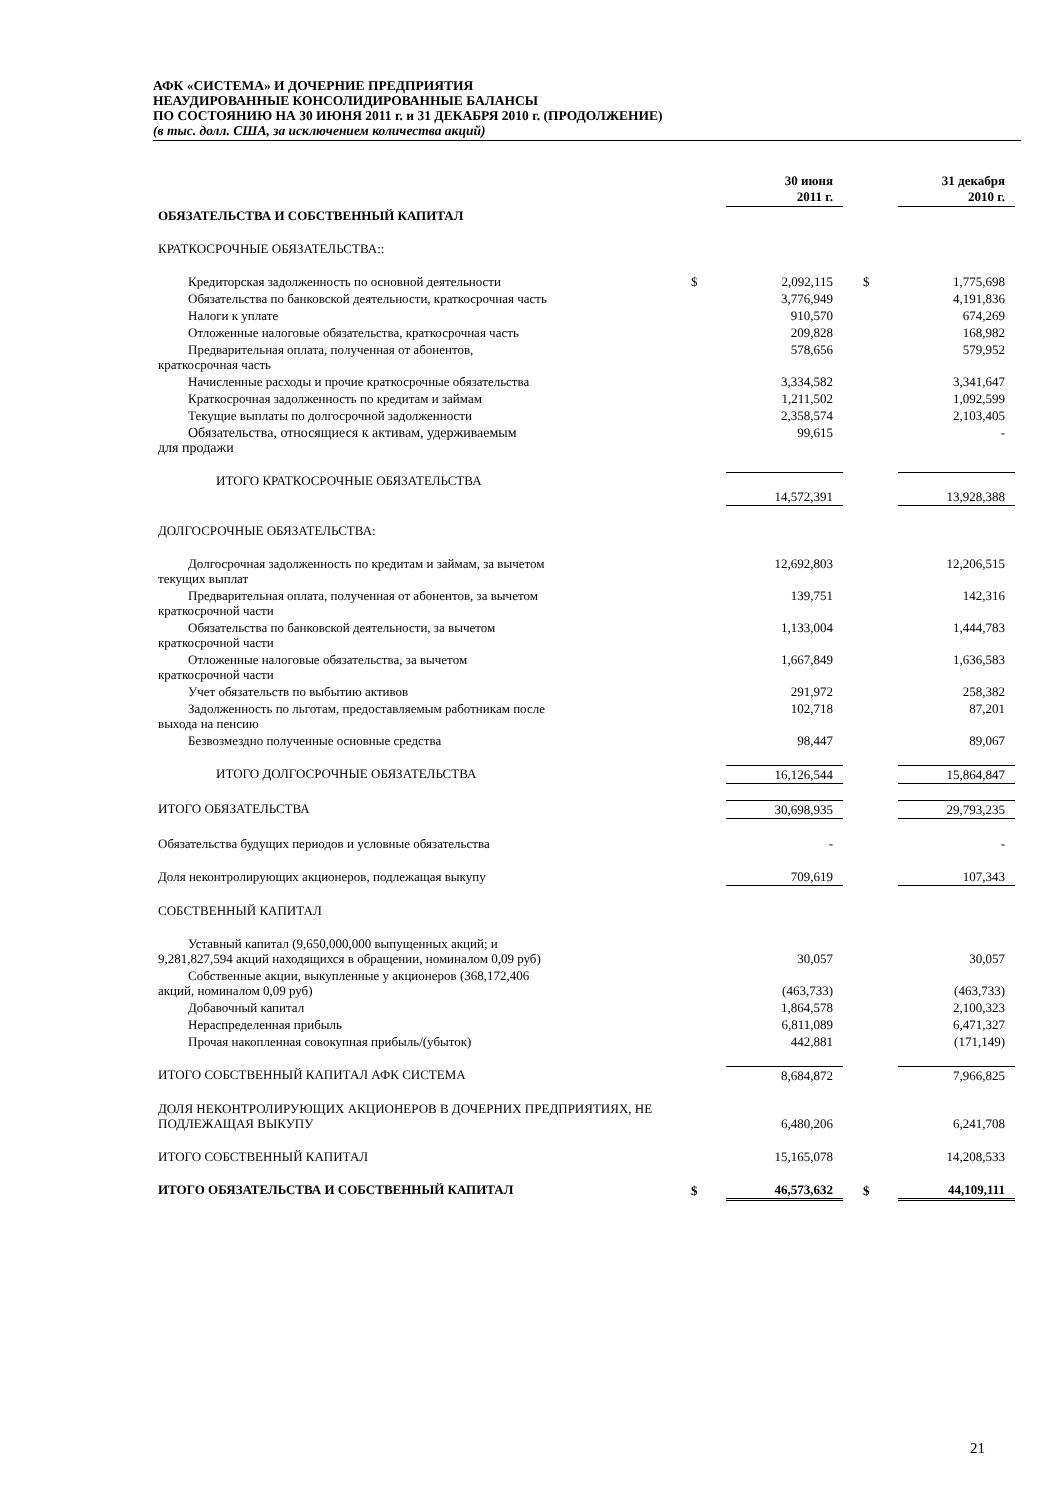АФК «СИСТЕМА» И ДОЧЕРНИЕ ПРЕДПРИЯТИЯ
НЕАУДИРОВАННЫЕ КОНСОЛИДИРОВАННЫЕ БАЛАНСЫ
ПО СОСТОЯНИЮ НА 30 ИЮНЯ 2011 г. и 31 ДЕКАБРЯ 2010 г. (ПРОДОЛЖЕНИЕ)
(в тыс. долл. США, за исключением количества акций)
| | | 30 июня 2011 г. | | 31 декабря 2010 г. |
| ОБЯЗАТЕЛЬСТВА И СОБСТВЕННЫЙ КАПИТАЛ | | | | |
| КРАТКОСРОЧНЫЕ ОБЯЗАТЕЛЬСТВА:: | | | | |
| Кредиторская задолженность по основной деятельности | $ | 2,092,115 | $ | 1,775,698 |
| Обязательства по банковской деятельности, краткосрочная часть | | 3,776,949 | | 4,191,836 |
| Налоги к уплате | | 910,570 | | 674,269 |
| Отложенные налоговые обязательства, краткосрочная часть | | 209,828 | | 168,982 |
| Предварительная оплата, полученная от абонентов, краткосрочная часть | | 578,656 | | 579,952 |
| Начисленные расходы и прочие краткосрочные обязательства | | 3,334,582 | | 3,341,647 |
| Краткосрочная задолженность по кредитам и займам | | 1,211,502 | | 1,092,599 |
| Текущие выплаты по долгосрочной задолженности | | 2,358,574 | | 2,103,405 |
| Обязательства, относящиеся к активам, удерживаемым для продажи | | 99,615 | | - |
| ИТОГО КРАТКОСРОЧНЫЕ ОБЯЗАТЕЛЬСТВА | | 14,572,391 | | 13,928,388 |
| ДОЛГОСРОЧНЫЕ ОБЯЗАТЕЛЬСТВА: | | | | |
| Долгосрочная задолженность по кредитам и займам, за вычетом текущих выплат | | 12,692,803 | | 12,206,515 |
| Предварительная оплата, полученная от абонентов, за вычетом краткосрочной части | | 139,751 | | 142,316 |
| Обязательства по банковской деятельности, за вычетом краткосрочной части | | 1,133,004 | | 1,444,783 |
| Отложенные налоговые обязательства, за вычетом краткосрочной части | | 1,667,849 | | 1,636,583 |
| Учет обязательств по выбытию активов | | 291,972 | | 258,382 |
| Задолженность по льготам, предоставляемым работникам после выхода на пенсию | | 102,718 | | 87,201 |
| Безвозмездно полученные основные средства | | 98,447 | | 89,067 |
| ИТОГО ДОЛГОСРОЧНЫЕ ОБЯЗАТЕЛЬСТВА | | 16,126,544 | | 15,864,847 |
| ИТОГО ОБЯЗАТЕЛЬСТВА | | 30,698,935 | | 29,793,235 |
| Обязательства будущих периодов и условные обязательства | | - | | - |
| Доля неконтролирующих акционеров, подлежащая выкупу | | 709,619 | | 107,343 |
| СОБСТВЕННЫЙ КАПИТАЛ | | | | |
| Уставный капитал (9,650,000,000 выпущенных акций; и 9,281,827,594 акций находящихся в обращении, номиналом 0,09 руб) | | 30,057 | | 30,057 |
| Собственные акции, выкупленные у акционеров (368,172,406 акций, номиналом 0,09 руб) | | (463,733) | | (463,733) |
| Добавочный капитал | | 1,864,578 | | 2,100,323 |
| Нераспределенная прибыль | | 6,811,089 | | 6,471,327 |
| Прочая накопленная совокупная прибыль/(убыток) | | 442,881 | | (171,149) |
| ИТОГО СОБСТВЕННЫЙ КАПИТАЛ АФК СИСТЕМА | | 8,684,872 | | 7,966,825 |
| ДОЛЯ НЕКОНТРОЛИРУЮЩИХ АКЦИОНЕРОВ В ДОЧЕРНИХ ПРЕДПРИЯТИЯХ, НЕ ПОДЛЕЖАЩАЯ ВЫКУПУ | | 6,480,206 | | 6,241,708 |
| ИТОГО СОБСТВЕННЫЙ КАПИТАЛ | | 15,165,078 | | 14,208,533 |
| ИТОГО ОБЯЗАТЕЛЬСТВА И СОБСТВЕННЫЙ КАПИТАЛ | $ | 46,573,632 | $ | 44,109,111 |
21